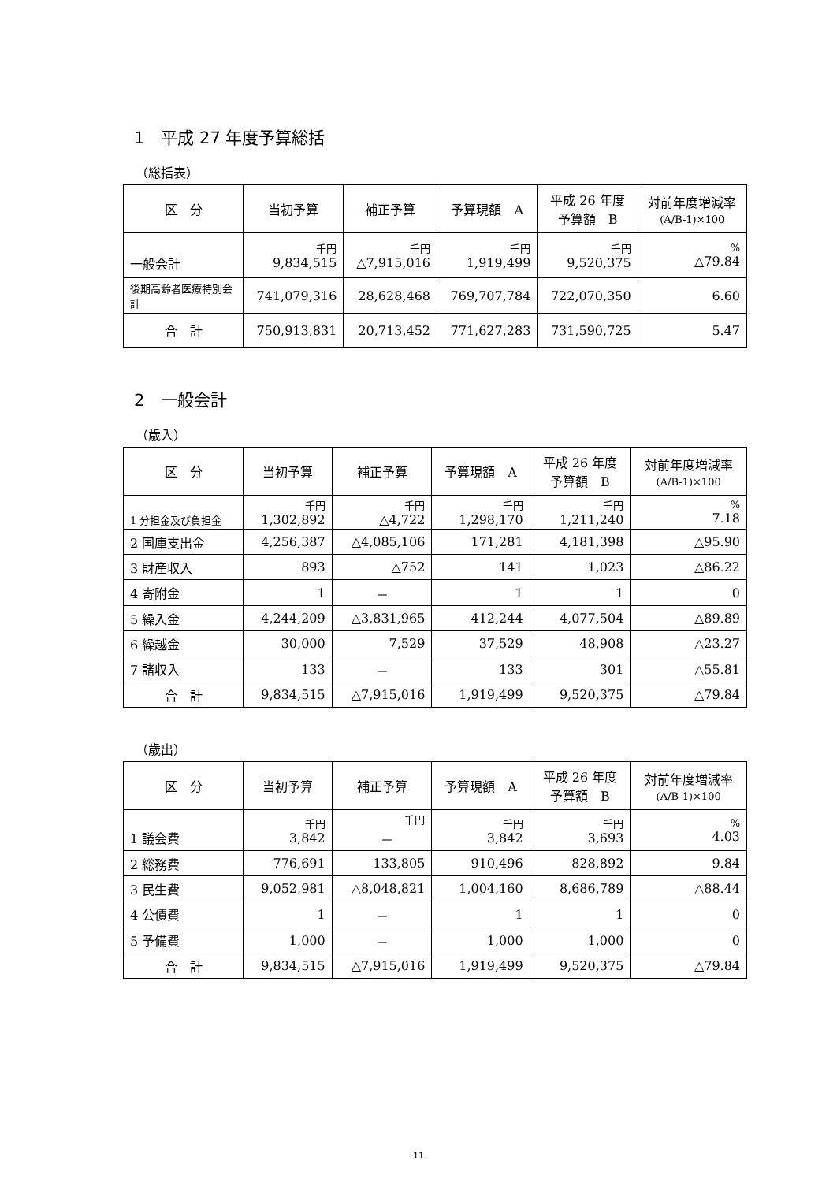1　平成 27 年度予算総括
（総括表）
| 区 分 | 当初予算 | 補正予算 | 予算現額 A | 平成 26 年度 予算額 B | 対前年度増減率 (A/B-1)×100 |
| --- | --- | --- | --- | --- | --- |
| 一般会計 | 千円 9,834,515 | 千円 △7,915,016 | 千円 1,919,499 | 千円 9,520,375 | % △79.84 |
| 後期高齢者医療特別会計 | 741,079,316 | 28,628,468 | 769,707,784 | 722,070,350 | 6.60 |
| 合 計 | 750,913,831 | 20,713,452 | 771,627,283 | 731,590,725 | 5.47 |
2　一般会計
（歳入）
| 区 分 | 当初予算 | 補正予算 | 予算現額 A | 平成 26 年度 予算額 B | 対前年度増減率 (A/B-1)×100 |
| --- | --- | --- | --- | --- | --- |
| 1 分担金及び負担金 | 千円 1,302,892 | 千円 △4,722 | 千円 1,298,170 | 千円 1,211,240 | % 7.18 |
| 2 国庫支出金 | 4,256,387 | △4,085,106 | 171,281 | 4,181,398 | △95.90 |
| 3 財産収入 | 893 | △752 | 141 | 1,023 | △86.22 |
| 4 寄附金 | 1 | － | 1 | 1 | 0 |
| 5 繰入金 | 4,244,209 | △3,831,965 | 412,244 | 4,077,504 | △89.89 |
| 6 繰越金 | 30,000 | 7,529 | 37,529 | 48,908 | △23.27 |
| 7 諸収入 | 133 | － | 133 | 301 | △55.81 |
| 合 計 | 9,834,515 | △7,915,016 | 1,919,499 | 9,520,375 | △79.84 |
（歳出）
| 区 分 | 当初予算 | 補正予算 | 予算現額 A | 平成 26 年度 予算額 B | 対前年度増減率 (A/B-1)×100 |
| --- | --- | --- | --- | --- | --- |
| 1 議会費 | 千円 3,842 | 千円 － | 千円 3,842 | 千円 3,693 | % 4.03 |
| 2 総務費 | 776,691 | 133,805 | 910,496 | 828,892 | 9.84 |
| 3 民生費 | 9,052,981 | △8,048,821 | 1,004,160 | 8,686,789 | △88.44 |
| 4 公債費 | 1 | － | 1 | 1 | 0 |
| 5 予備費 | 1,000 | － | 1,000 | 1,000 | 0 |
| 合 計 | 9,834,515 | △7,915,016 | 1,919,499 | 9,520,375 | △79.84 |
11